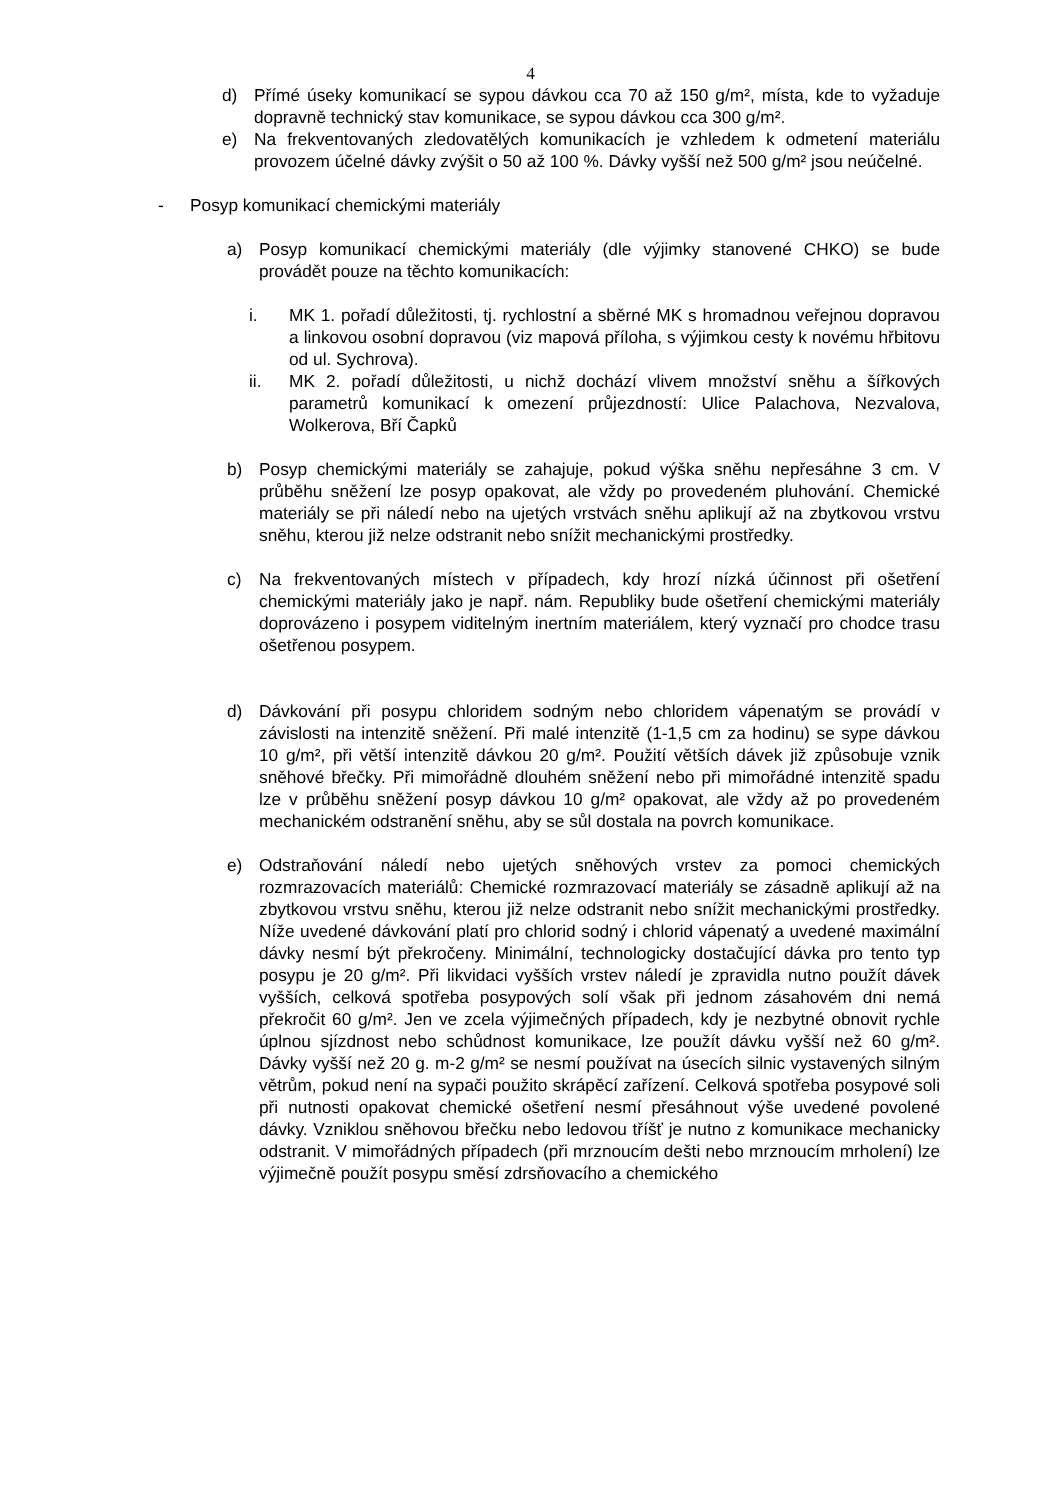4
d) Přímé úseky komunikací se sypou dávkou cca 70 až 150 g/m², místa, kde to vyžaduje dopravně technický stav komunikace, se sypou dávkou cca 300 g/m².
e) Na frekventovaných zledovatělých komunikacích je vzhledem k odmetení materiálu provozem účelné dávky zvýšit o 50 až 100 %. Dávky vyšší než 500 g/m² jsou neúčelné.
- Posyp komunikací chemickými materiály
a) Posyp komunikací chemickými materiály (dle výjimky stanovené CHKO) se bude provádět pouze na těchto komunikacích:
i. MK 1. pořadí důležitosti, tj. rychlostní a sběrné MK s hromadnou veřejnou dopravou a linkovou osobní dopravou (viz mapová příloha, s výjimkou cesty k novému hřbitovu od ul. Sychrova).
ii. MK 2. pořadí důležitosti, u nichž dochází vlivem množství sněhu a šířkových parametrů komunikací k omezení průjezdností: Ulice Palachova, Nezvalova, Wolkerova, Bří Čapků
b) Posyp chemickými materiály se zahajuje, pokud výška sněhu nepřesáhne 3 cm. V průběhu sněžení lze posyp opakovat, ale vždy po provedeném pluhování. Chemické materiály se při náledí nebo na ujetých vrstvách sněhu aplikují až na zbytkovou vrstvu sněhu, kterou již nelze odstranit nebo snížit mechanickými prostředky.
c) Na frekventovaných místech v případech, kdy hrozí nízká účinnost při ošetření chemickými materiály jako je např. nám. Republiky bude ošetření chemickými materiály doprovázeno i posypem viditelným inertním materiálem, který vyznačí pro chodce trasu ošetřenou posypem.
d) Dávkování při posypu chloridem sodným nebo chloridem vápenatým se provádí v závislosti na intenzitě sněžení. Při malé intenzitě (1-1,5 cm za hodinu) se sype dávkou 10 g/m², při větší intenzitě dávkou 20 g/m². Použití větších dávek již způsobuje vznik sněhové břečky. Při mimořádně dlouhém sněžení nebo při mimořádné intenzitě spadu lze v průběhu sněžení posyp dávkou 10 g/m² opakovat, ale vždy až po provedeném mechanickém odstranění sněhu, aby se sůl dostala na povrch komunikace.
e) Odstraňování náledí nebo ujetých sněhových vrstev za pomoci chemických rozmrazovacích materiálů: Chemické rozmrazovací materiály se zásadně aplikují až na zbytkovou vrstvu sněhu, kterou již nelze odstranit nebo snížit mechanickými prostředky. Níže uvedené dávkování platí pro chlorid sodný i chlorid vápenatý a uvedené maximální dávky nesmí být překročeny. Minimální, technologicky dostačující dávka pro tento typ posypu je 20 g/m². Při likvidaci vyšších vrstev náledí je zpravidla nutno použít dávek vyšších, celková spotřeba posypových solí však při jednom zásahovém dni nemá překročit 60 g/m². Jen ve zcela výjimečných případech, kdy je nezbytné obnovit rychle úplnou sjízdnost nebo schůdnost komunikace, lze použít dávku vyšší než 60 g/m². Dávky vyšší než 20 g. m-2 g/m² se nesmí používat na úsecích silnic vystavených silným větrům, pokud není na sypači použito skrápěcí zařízení. Celková spotřeba posypové soli při nutnosti opakovat chemické ošetření nesmí přesáhnout výše uvedené povolené dávky. Vzniklou sněhovou břečku nebo ledovou tříšť je nutno z komunikace mechanicky odstranit. V mimořádných případech (při mrznoucím dešti nebo mrznoucím mrholení) lze výjimečně použít posypu směsí zdrsňovacího a chemického